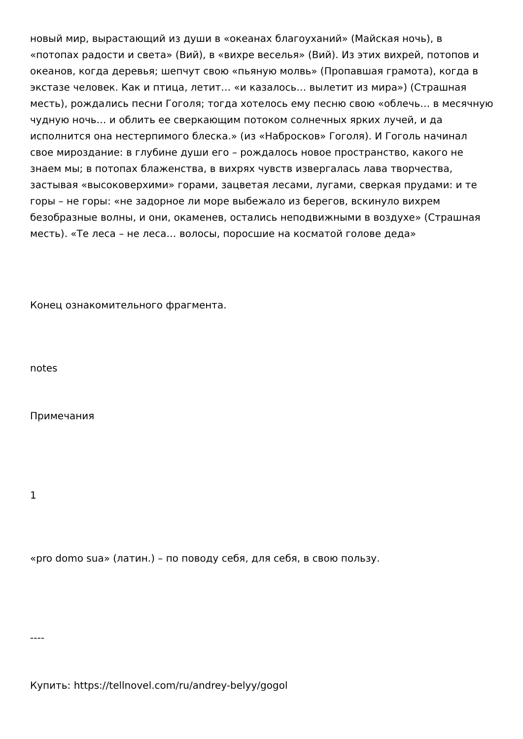новый мир, вырастающий из души в «океанах благоуханий» (Майская ночь), в «потопах радости и света» (Вий), в «вихре веселья» (Вий). Из этих вихрей, потопов и океанов, когда деревья; шепчут свою «пьяную молвь» (Пропавшая грамота), когда в экстазе человек. Как и птица, летит… «и казалось… вылетит из мира») (Страшная месть), рождались песни Гоголя; тогда хотелось ему песню свою «облечь… в месячную чудную ночь… и облить ее сверкающим потоком солнечных ярких лучей, и да исполнится она нестерпимого блеска.» (из «Набросков» Гоголя). И Гоголь начинал свое мироздание: в глубине души его – рождалось новое пространство, какого не знаем мы; в потопах блаженства, в вихрях чувств извергалась лава творчества, застывая «высоковерхими» горами, зацветая лесами, лугами, сверкая прудами: и те горы – не горы: «не задорное ли море выбежало из берегов, вскинуло вихрем безобразные волны, и они, окаменев, остались неподвижными в воздухе» (Страшная месть). «Те леса – не леса… волосы, поросшие на косматой голове деда»
Конец ознакомительного фрагмента.
notes
Примечания
1
«pro domo sua» (латин.) – по поводу себя, для себя, в свою пользу.
----
Купить: https://tellnovel.com/ru/andrey-belyy/gogol